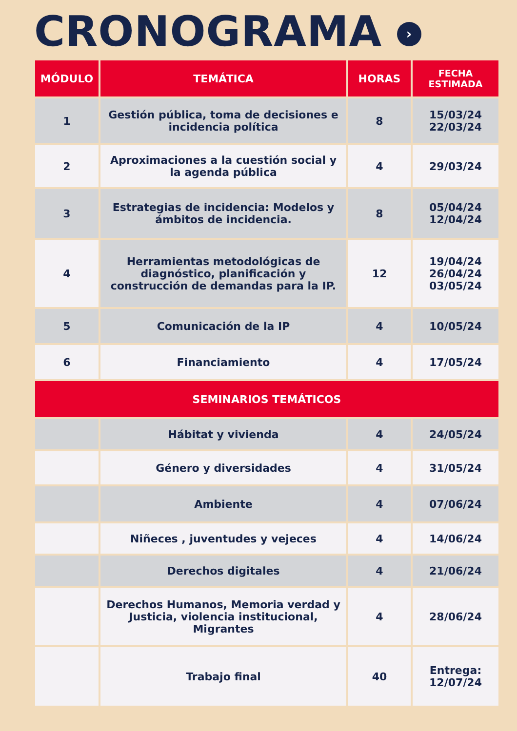CRONOGRAMA ›
| MÓDULO | TEMÁTICA | HORAS | FECHA ESTIMADA |
| --- | --- | --- | --- |
| 1 | Gestión pública, toma de decisiones e incidencia política | 8 | 15/03/24 22/03/24 |
| 2 | Aproximaciones a la cuestión social y la agenda pública | 4 | 29/03/24 |
| 3 | Estrategias de incidencia: Modelos y ámbitos de incidencia. | 8 | 05/04/24 12/04/24 |
| 4 | Herramientas metodológicas de diagnóstico, planificación y construcción de demandas para la IP. | 12 | 19/04/24 26/04/24 03/05/24 |
| 5 | Comunicación de la IP | 4 | 10/05/24 |
| 6 | Financiamiento | 4 | 17/05/24 |
| SEMINARIOS TEMÁTICOS | | | |
| | Hábitat y vivienda | 4 | 24/05/24 |
| | Género y diversidades | 4 | 31/05/24 |
| | Ambiente | 4 | 07/06/24 |
| | Niñeces , juventudes y vejeces | 4 | 14/06/24 |
| | Derechos digitales | 4 | 21/06/24 |
| | Derechos Humanos, Memoria verdad y Justicia, violencia institucional, Migrantes | 4 | 28/06/24 |
| | Trabajo final | 40 | Entrega: 12/07/24 |